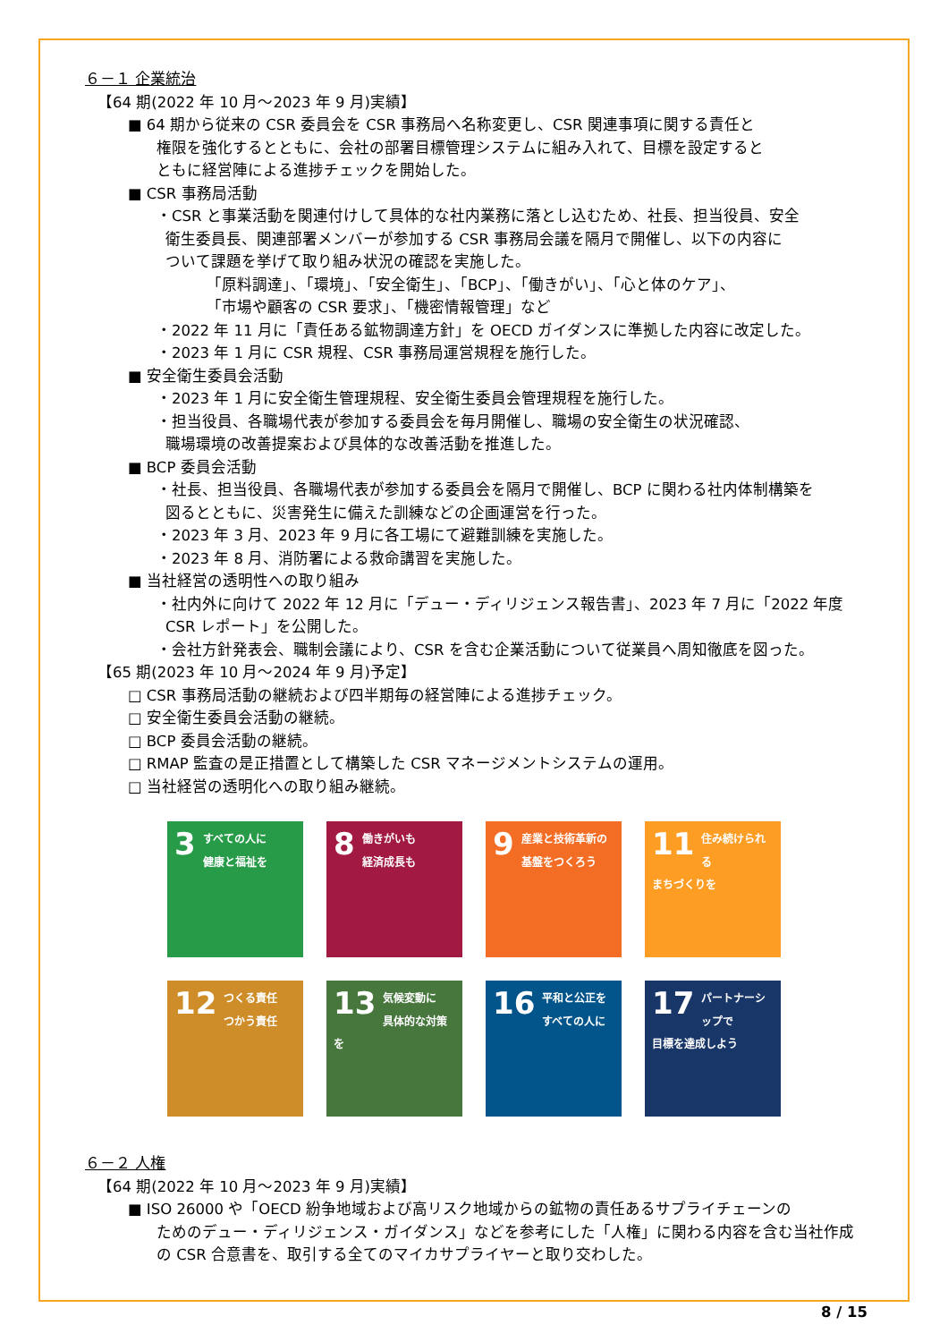６－１ 企業統治
【64 期(2022 年 10 月～2023 年 9 月)実績】
■ 64 期から従来の CSR 委員会を CSR 事務局へ名称変更し、CSR 関連事項に関する責任と
権限を強化するとともに、会社の部署目標管理システムに組み入れて、目標を設定すると
ともに経営陣による進捗チェックを開始した。
■ CSR 事務局活動
・CSR と事業活動を関連付けして具体的な社内業務に落とし込むため、社長、担当役員、安全
衛生委員長、関連部署メンバーが参加する CSR 事務局会議を隔月で開催し、以下の内容に
ついて課題を挙げて取り組み状況の確認を実施した。
「原料調達」、「環境」、「安全衛生」、「BCP」、「働きがい」、「心と体のケア」、
「市場や顧客の CSR 要求」、「機密情報管理」など
・2022 年 11 月に「責任ある鉱物調達方針」を OECD ガイダンスに準拠した内容に改定した。
・2023 年 1 月に CSR 規程、CSR 事務局運営規程を施行した。
■ 安全衛生委員会活動
・2023 年 1 月に安全衛生管理規程、安全衛生委員会管理規程を施行した。
・担当役員、各職場代表が参加する委員会を毎月開催し、職場の安全衛生の状況確認、
職場環境の改善提案および具体的な改善活動を推進した。
■ BCP 委員会活動
・社長、担当役員、各職場代表が参加する委員会を隔月で開催し、BCP に関わる社内体制構築を
図るとともに、災害発生に備えた訓練などの企画運営を行った。
・2023 年 3 月、2023 年 9 月に各工場にて避難訓練を実施した。
・2023 年 8 月、消防署による救命講習を実施した。
■ 当社経営の透明性への取り組み
・社内外に向けて 2022 年 12 月に「デュー・ディリジェンス報告書」、2023 年 7 月に「2022 年度
CSR レポート」を公開した。
・会社方針発表会、職制会議により、CSR を含む企業活動について従業員へ周知徹底を図った。
【65 期(2023 年 10 月～2024 年 9 月)予定】
□ CSR 事務局活動の継続および四半期毎の経営陣による進捗チェック。
□ 安全衛生委員会活動の継続。
□ BCP 委員会活動の継続。
□ RMAP 監査の是正措置として構築した CSR マネージメントシステムの運用。
□ 当社経営の透明化への取り組み継続。
3 すべての人に
健康と福祉を
8 働きがいも
経済成長も
9 産業と技術革新の
基盤をつくろう
11 住み続けられる
まちづくりを
12 つくる責任
つかう責任
13 気候変動に
具体的な対策を
16 平和と公正を
すべての人に
17 パートナーシップで
目標を達成しよう
６－２ 人権
【64 期(2022 年 10 月～2023 年 9 月)実績】
■ ISO 26000 や「OECD 紛争地域および高リスク地域からの鉱物の責任あるサプライチェーンの
ためのデュー・ディリジェンス・ガイダンス」などを参考にした「人権」に関わる内容を含む当社作成
の CSR 合意書を、取引する全てのマイカサプライヤーと取り交わした。
8 / 15